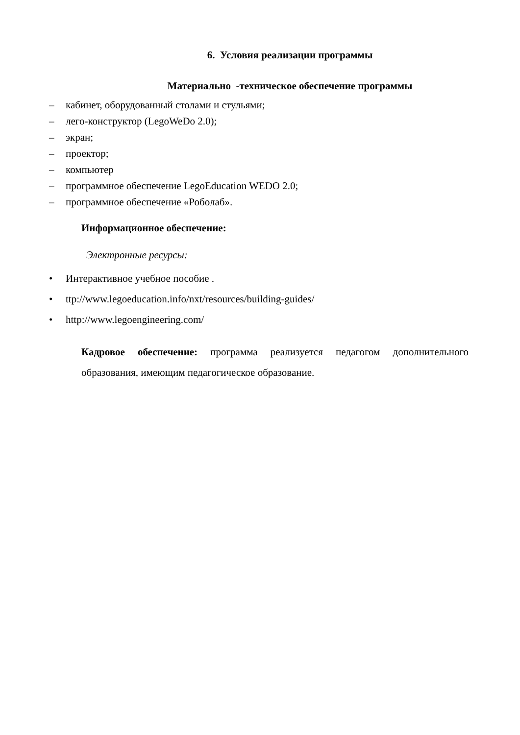6. Условия реализации программы
Материально -техническое обеспечение программы
– кабинет, оборудованный столами и стульями;
– лего-конструктор (LegoWeDo 2.0);
– экран;
– проектор;
– компьютер
– программное обеспечение LegoEducation WEDO 2.0;
– программное обеспечение «Роболаб».
Информационное обеспечение:
Электронные ресурсы:
• Интерактивное учебное пособие .
• ttp://www.legoeducation.info/nxt/resources/building-guides/
• http://www.legoengineering.com/
Кадровое обеспечение: программа реализуется педагогом дополнительного образования, имеющим педагогическое образование.